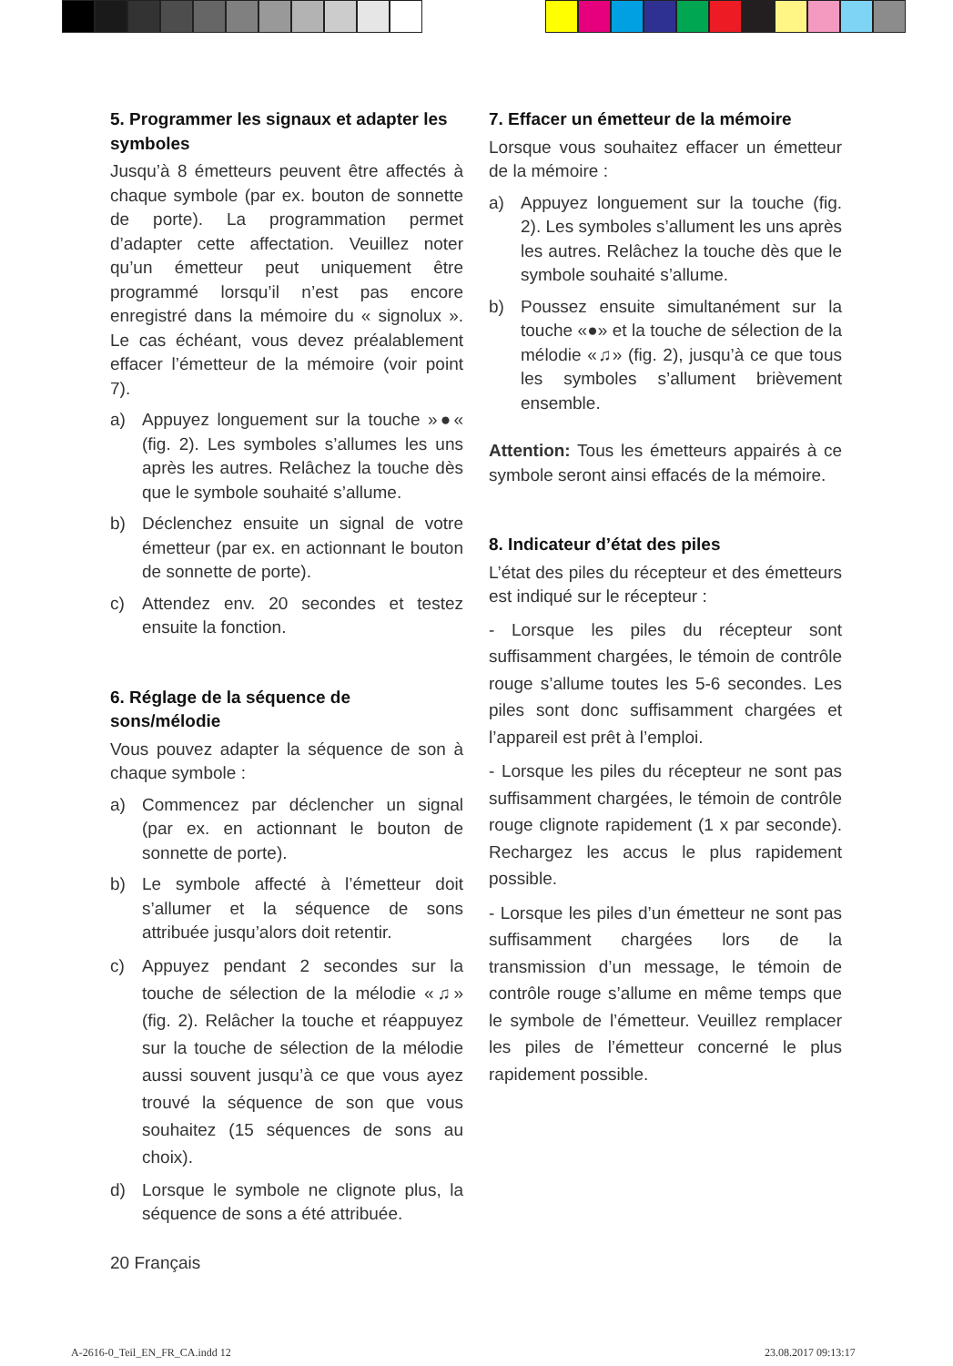5. Programmer les signaux et adapter les symboles
Jusqu’à 8 émetteurs peuvent être affectés à chaque symbole (par ex. bouton de sonnette de porte). La programmation permet d’adapter cette affectation. Veuillez noter qu’un émetteur peut uniquement être programmé lorsqu’il n’est pas encore enregistré dans la mémoire du « signolux ». Le cas échéant, vous devez préalablement effacer l’émetteur de la mémoire (voir point 7).
a) Appuyez longuement sur la touche »●« (fig. 2). Les symboles s’allumes les uns après les autres. Relâchez la touche dès que le symbole souhaité s’allume.
b) Déclenchez ensuite un signal de votre émetteur (par ex. en actionnant le bouton de sonnette de porte).
c) Attendez env. 20 secondes et testez ensuite la fonction.
6. Réglage de la séquence de sons/mélodie
Vous pouvez adapter la séquence de son à chaque symbole :
a) Commencez par déclencher un signal (par ex. en actionnant le bouton de sonnette de porte).
b) Le symbole affecté à l’émetteur doit s’allumer et la séquence de sons attribuée jusqu’alors doit retentir.
c) Appuyez pendant 2 secondes sur la touche de sélection de la mélodie «♫» (fig. 2). Relâcher la touche et réappuyez sur la touche de sélection de la mélodie aussi souvent jusqu’à ce que vous ayez trouvé la séquence de son que vous souhaitez (15 séquences de sons au choix).
d) Lorsque le symbole ne clignote plus, la séquence de sons a été attribuée.
7. Effacer un émetteur de la mémoire
Lorsque vous souhaitez effacer un émetteur de la mémoire :
a) Appuyez longuement sur la touche (fig. 2). Les symboles s’allument les uns après les autres. Relâchez la touche dès que le symbole souhaité s’allume.
b) Poussez ensuite simultanément sur la touche «●» et la touche de sélection de la mélodie «♫» (fig. 2), jusqu’à ce que tous les symboles s’allument brièvement ensemble.
Attention: Tous les émetteurs appairés à ce symbole seront ainsi effacés de la mémoire.
8. Indicateur d’état des piles
L’état des piles du récepteur et des émetteurs est indiqué sur le récepteur :
- Lorsque les piles du récepteur sont suffisamment chargées, le témoin de contrôle rouge s’allume toutes les 5-6 secondes. Les piles sont donc suffisamment chargées et l’appareil est prêt à l’emploi.
- Lorsque les piles du récepteur ne sont pas suffisamment chargées, le témoin de contrôle rouge clignote rapidement (1 x par seconde). Rechargez les accus le plus rapidement possible.
- Lorsque les piles d’un émetteur ne sont pas suffisamment chargées lors de la transmission d’un message, le témoin de contrôle rouge s’allume en même temps que le symbole de l’émetteur. Veuillez remplacer les piles de l’émetteur concerné le plus rapidement possible.
20 Français
A-2616-0_Teil_EN_FR_CA.indd 12 23.08.2017 09:13:17